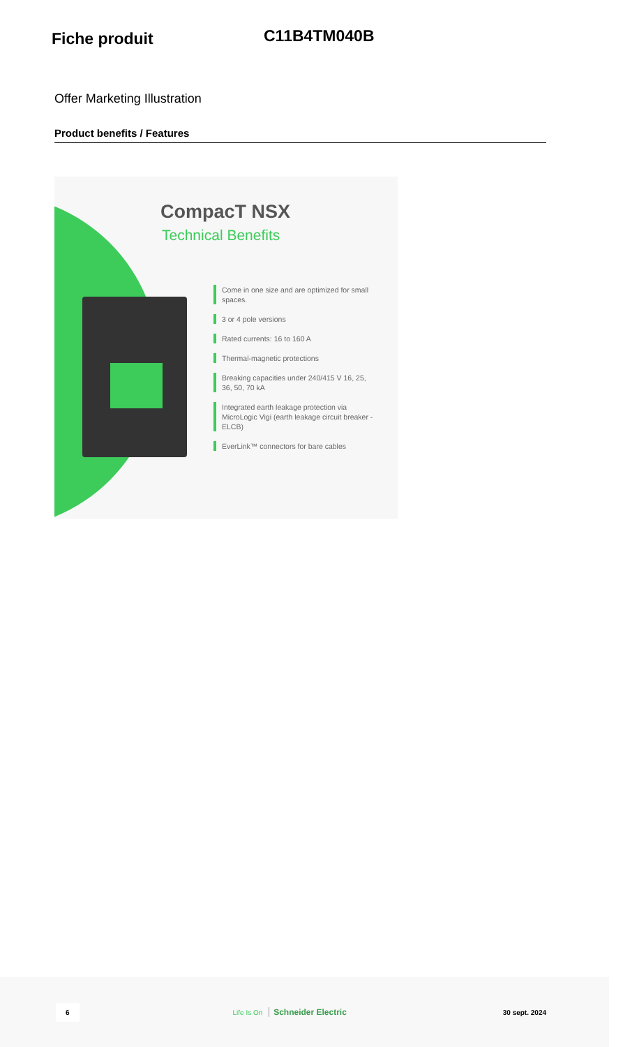Fiche produit
C11B4TM040B
Offer Marketing Illustration
Product benefits / Features
CompacT NSX
Technical Benefits
Come in one size and are optimized for small spaces.
3 or 4 pole versions
Rated currents: 16 to 160 A
Thermal-magnetic protections
Breaking capacities under 240/415 V 16, 25, 36, 50, 70 kA
Integrated earth leakage protection via MicroLogic Vigi (earth leakage circuit breaker - ELCB)
EverLink™ connectors for bare cables
6 Life Is On Schneider Electric 30 sept. 2024